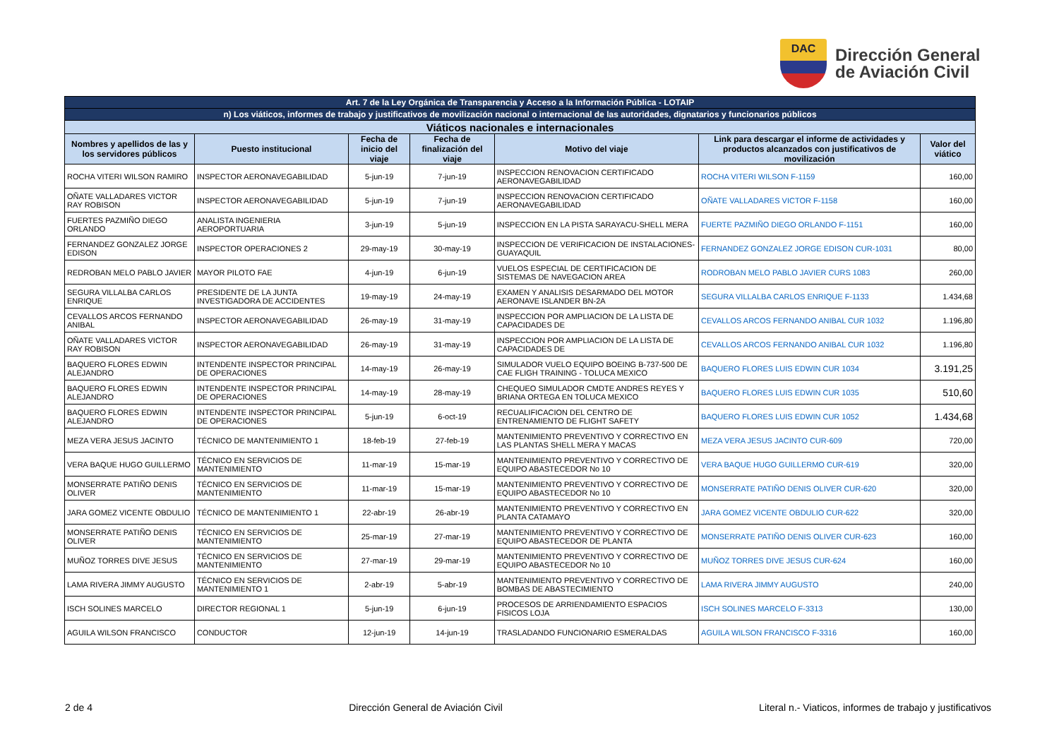DAC
Dirección General
de Aviación Civil
| Art. 7 de la Ley Orgánica de Transparencia y Acceso a la Información Pública - LOTAIP | | | | | | |
| n) Los viáticos, informes de trabajo y justificativos de movilización nacional o internacional de las autoridades, dignatarios y funcionarios públicos | | | | | | |
| Viáticos nacionales e internacionales | | | | | | |
| Nombres y apellidos de las y los servidores públicos | Puesto institucional | Fecha de inicio del viaje | Fecha de finalización del viaje | Motivo del viaje | Link para descargar el informe de actividades y productos alcanzados con justificativos de movilización | Valor del viático |
| ROCHA VITERI WILSON RAMIRO | INSPECTOR AERONAVEGABILIDAD | 5-jun-19 | 7-jun-19 | INSPECCION RENOVACION CERTIFICADO AERONAVEGABILIDAD | ROCHA VITERI WILSON F-1159 | 160,00 |
| OÑATE VALLADARES VICTOR RAY ROBISON | INSPECTOR AERONAVEGABILIDAD | 5-jun-19 | 7-jun-19 | INSPECCION RENOVACION CERTIFICADO AERONAVEGABILIDAD | OÑATE VALLADARES VICTOR F-1158 | 160,00 |
| FUERTES PAZMIÑO DIEGO ORLANDO | ANALISTA INGENIERIA AEROPORTUARIA | 3-jun-19 | 5-jun-19 | INSPECCION EN LA PISTA SARAYACU-SHELL MERA | FUERTE PAZMIÑO DIEGO ORLANDO F-1151 | 160,00 |
| FERNANDEZ GONZALEZ JORGE EDISON | INSPECTOR OPERACIONES 2 | 29-may-19 | 30-may-19 | INSPECCION DE VERIFICACION DE INSTALACIONES-GUAYAQUIL | FERNANDEZ GONZALEZ JORGE EDISON CUR-1031 | 80,00 |
| REDROBAN MELO PABLO JAVIER | MAYOR PILOTO FAE | 4-jun-19 | 6-jun-19 | VUELOS ESPECIAL DE CERTIFICACION DE SISTEMAS DE NAVEGACION AREA | RODROBAN MELO PABLO JAVIER CURS 1083 | 260,00 |
| SEGURA VILLALBA CARLOS ENRIQUE | PRESIDENTE DE LA JUNTA INVESTIGADORA DE ACCIDENTES | 19-may-19 | 24-may-19 | EXAMEN Y ANALISIS DESARMADO DEL MOTOR AERONAVE ISLANDER BN-2A | SEGURA VILLALBA CARLOS ENRIQUE F-1133 | 1.434,68 |
| CEVALLOS ARCOS FERNANDO ANIBAL | INSPECTOR AERONAVEGABILIDAD | 26-may-19 | 31-may-19 | INSPECCION POR AMPLIACION DE LA LISTA DE CAPACIDADES DE | CEVALLOS ARCOS FERNANDO ANIBAL CUR 1032 | 1.196,80 |
| OÑATE VALLADARES VICTOR RAY ROBISON | INSPECTOR AERONAVEGABILIDAD | 26-may-19 | 31-may-19 | INSPECCION POR AMPLIACION DE LA LISTA DE CAPACIDADES DE | CEVALLOS ARCOS FERNANDO ANIBAL CUR 1032 | 1.196,80 |
| BAQUERO FLORES EDWIN ALEJANDRO | INTENDENTE INSPECTOR PRINCIPAL DE OPERACIONES | 14-may-19 | 26-may-19 | SIMULADOR VUELO EQUIPO BOEING B-737-500 DE CAE FLIGH TRAINING - TOLUCA MEXICO | BAQUERO FLORES LUIS EDWIN CUR 1034 | 3.191,25 |
| BAQUERO FLORES EDWIN ALEJANDRO | INTENDENTE INSPECTOR PRINCIPAL DE OPERACIONES | 14-may-19 | 28-may-19 | CHEQUEO SIMULADOR CMDTE ANDRES REYES Y BRIANA ORTEGA EN TOLUCA MEXICO | BAQUERO FLORES LUIS EDWIN CUR 1035 | 510,60 |
| BAQUERO FLORES EDWIN ALEJANDRO | INTENDENTE INSPECTOR PRINCIPAL DE OPERACIONES | 5-jun-19 | 6-oct-19 | RECUALIFICACION DEL CENTRO DE ENTRENAMIENTO DE FLIGHT SAFETY | BAQUERO FLORES LUIS EDWIN CUR 1052 | 1.434,68 |
| MEZA VERA JESUS JACINTO | TÉCNICO DE MANTENIMIENTO 1 | 18-feb-19 | 27-feb-19 | MANTENIMIENTO PREVENTIVO Y CORRECTIVO EN LAS PLANTAS SHELL MERA Y MACAS | MEZA VERA JESUS JACINTO CUR-609 | 720,00 |
| VERA BAQUE HUGO GUILLERMO | TÉCNICO EN SERVICIOS DE MANTENIMIENTO | 11-mar-19 | 15-mar-19 | MANTENIMIENTO PREVENTIVO Y CORRECTIVO DE EQUIPO ABASTECEDOR No 10 | VERA BAQUE HUGO GUILLERMO CUR-619 | 320,00 |
| MONSERRATE PATIÑO DENIS OLIVER | TÉCNICO EN SERVICIOS DE MANTENIMIENTO | 11-mar-19 | 15-mar-19 | MANTENIMIENTO PREVENTIVO Y CORRECTIVO DE EQUIPO ABASTECEDOR No 10 | MONSERRATE PATIÑO DENIS OLIVER CUR-620 | 320,00 |
| JARA GOMEZ VICENTE OBDULIO | TÉCNICO DE MANTENIMIENTO 1 | 22-abr-19 | 26-abr-19 | MANTENIMIENTO PREVENTIVO Y CORRECTIVO EN PLANTA CATAMAYO | JARA GOMEZ VICENTE OBDULIO CUR-622 | 320,00 |
| MONSERRATE PATIÑO DENIS OLIVER | TÉCNICO EN SERVICIOS DE MANTENIMIENTO | 25-mar-19 | 27-mar-19 | MANTENIMIENTO PREVENTIVO Y CORRECTIVO DE EQUIPO ABASTECEDOR DE PLANTA | MONSERRATE PATIÑO DENIS OLIVER CUR-623 | 160,00 |
| MUÑOZ TORRES DIVE JESUS | TÉCNICO EN SERVICIOS DE MANTENIMIENTO | 27-mar-19 | 29-mar-19 | MANTENIMIENTO PREVENTIVO Y CORRECTIVO DE EQUIPO ABASTECEDOR No 10 | MUÑOZ TORRES DIVE JESUS CUR-624 | 160,00 |
| LAMA RIVERA JIMMY AUGUSTO | TÉCNICO EN SERVICIOS DE MANTENIMIENTO 1 | 2-abr-19 | 5-abr-19 | MANTENIMIENTO PREVENTIVO Y CORRECTIVO DE BOMBAS DE ABASTECIMIENTO | LAMA RIVERA JIMMY AUGUSTO | 240,00 |
| ISCH SOLINES MARCELO | DIRECTOR REGIONAL 1 | 5-jun-19 | 6-jun-19 | PROCESOS DE ARRIENDAMIENTO ESPACIOS FISICOS LOJA | ISCH SOLINES MARCELO F-3313 | 130,00 |
| AGUILA WILSON FRANCISCO | CONDUCTOR | 12-jun-19 | 14-jun-19 | TRASLADANDO FUNCIONARIO ESMERALDAS | AGUILA WILSON FRANCISCO F-3316 | 160,00 |
2 de 4 Dirección General de Aviación Civil Literal n.- Viaticos, informes de trabajo y justificativos